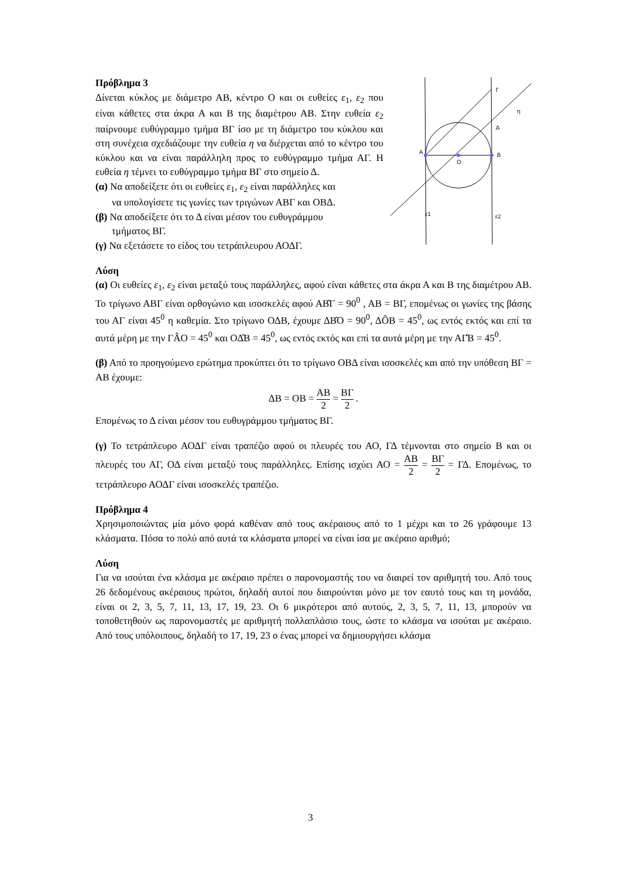Πρόβλημα 3
Δίνεται κύκλος με διάμετρο ΑΒ, κέντρο Ο και οι ευθείες ε<sub>1</sub>, ε<sub>2</sub> που είναι κάθετες στα άκρα Α και Β της διαμέτρου ΑΒ. Στην ευθεία ε<sub>2</sub> παίρνουμε ευθύγραμμο τμήμα ΒΓ ίσο με τη διάμετρο του κύκλου και στη συνέχεια σχεδιάζουμε την ευθεία η να διέρχεται από το κέντρο του κύκλου και να είναι παράλληλη προς το ευθύγραμμο τμήμα ΑΓ. Η ευθεία η τέμνει το ευθύγραμμο τμήμα ΒΓ στο σημείο Δ.
(α) Να αποδείξετε ότι οι ευθείες ε<sub>1</sub>, ε<sub>2</sub> είναι παράλληλες και
να υπολογίσετε τις γωνίες των τριγώνων ΑΒΓ και ΟΒΔ.
(β) Να αποδείξετε ότι το Δ είναι μέσον του ευθυγράμμου
τμήματος ΒΓ.
(γ) Να εξετάσετε το είδος του τετράπλευρου ΑΟΔΓ.
A
O
B
Γ
Δ
η
ε1
ε2
Λύση
(α) Οι ευθείες ε<sub>1</sub>, ε<sub>2</sub> είναι μεταξύ τους παράλληλες, αφού είναι κάθετες στα άκρα Α και Β της διαμέτρου ΑΒ. Το τρίγωνο ΑΒΓ είναι ορθογώνιο και ισοσκελές αφού ΑΒ̂Γ = 90<sup>0</sup> , ΑΒ = ΒΓ, επομένως οι γωνίες της βάσης του ΑΓ είναι 45<sup>0</sup> η καθεμία. Στο τρίγωνο ΟΔΒ, έχουμε ΔΒ̂Ο = 90<sup>0</sup>, ΔÔΒ = 45<sup>0</sup>, ως εντός εκτός και επί τα αυτά μέρη με την ΓÂΟ = 45<sup>0</sup> και ΟΔ̂Β = 45<sup>0</sup>, ως εντός εκτός και επί τα αυτά μέρη με την ΑΓ̂Β = 45<sup>0</sup>.
(β) Από το προηγούμενο ερώτημα προκύπτει ότι το τρίγωνο ΟΒΔ είναι ισοσκελές και από την υπόθεση ΒΓ = ΑΒ έχουμε:
ΔΒ = ΟΒ = ΑΒ 2 = ΒΓ 2 .
Επομένως το Δ είναι μέσον του ευθυγράμμου τμήματος ΒΓ.
(γ) Το τετράπλευρο ΑΟΔΓ είναι τραπέζιο αφού οι πλευρές του ΑΟ, ΓΔ τέμνονται στο σημείο Β και οι πλευρές του ΑΓ, ΟΔ είναι μεταξύ τους παράλληλες. Επίσης ισχύει ΑΟ = ΑΒ 2 = ΒΓ 2 = ΓΔ. Επομένως, το τετράπλευρο ΑΟΔΓ είναι ισοσκελές τραπέζιο.
Πρόβλημα 4
Χρησιμοποιώντας μία μόνο φορά καθέναν από τους ακέραιους από το 1 μέχρι και το 26 γράφουμε 13 κλάσματα. Πόσα το πολύ από αυτά τα κλάσματα μπορεί να είναι ίσα με ακέραιο αριθμό;
Λύση
Για να ισούται ένα κλάσμα με ακέραιο πρέπει ο παρονομαστής του να διαιρεί τον αριθμητή του. Από τους 26 δεδομένους ακέραιους πρώτοι, δηλαδή αυτοί που διαιρούνται μόνο με τον εαυτό τους και τη μονάδα, είναι οι 2, 3, 5, 7, 11, 13, 17, 19, 23. Οι 6 μικρότεροι από αυτούς, 2, 3, 5, 7, 11, 13, μπορούν να τοποθετηθούν ως παρονομαστές με αριθμητή πολλαπλάσιο τους, ώστε το κλάσμα να ισούται με ακέραιο. Από τους υπόλοιπους, δηλαδή το 17, 19, 23 ο ένας μπορεί να δημιουργήσει κλάσμα
3